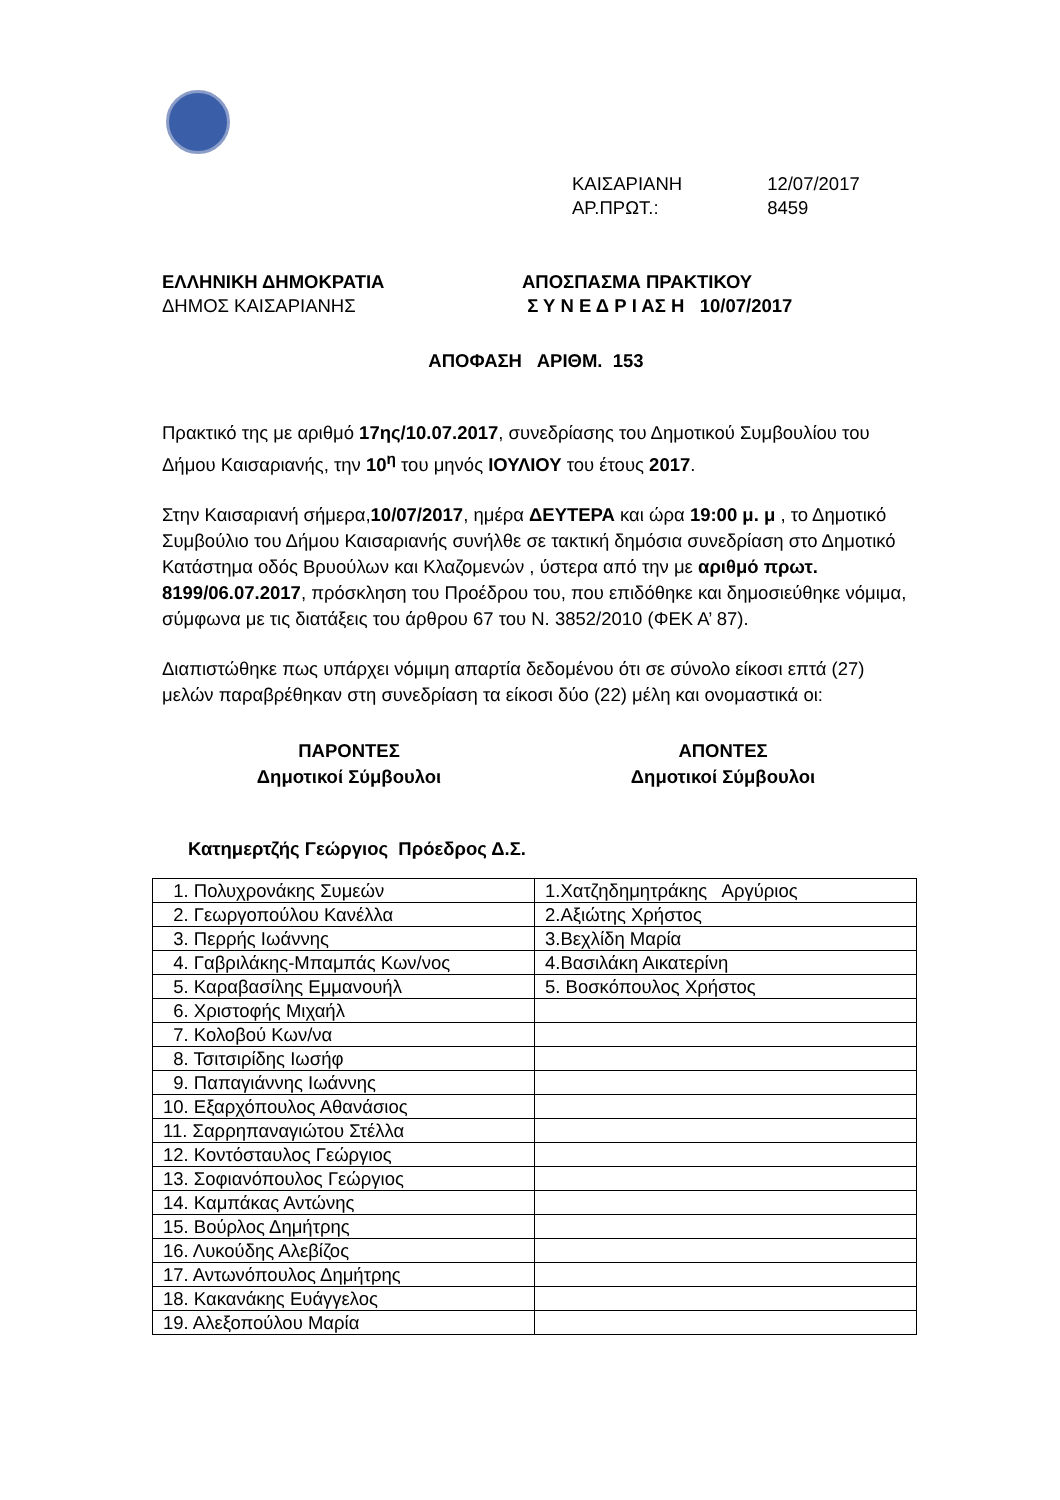ΚΑΙΣΑΡΙΑΝΗ 12/07/2017
ΑΡ.ΠΡΩΤ.: 8459
ΕΛΛΗΝΙΚΗ ΔΗΜΟΚΡΑΤΙΑ
ΔΗΜΟΣ ΚΑΙΣΑΡΙΑΝΗΣ
ΑΠΟΣΠΑΣΜΑ ΠΡΑΚΤΙΚΟΥ
Σ Υ Ν Ε Δ Ρ Ι ΑΣ Η 10/07/2017
ΑΠΟΦΑΣΗ ΑΡΙΘΜ. 153
Πρακτικό της με αριθμό 17ης/10.07.2017, συνεδρίασης του Δημοτικού Συμβουλίου του Δήμου Καισαριανής, την 10<sup>η</sup> του μηνός ΙΟΥΛΙΟΥ του έτους 2017.
Στην Καισαριανή σήμερα,10/07/2017, ημέρα ΔΕΥΤΕΡΑ και ώρα 19:00 μ. μ , το Δημοτικό Συμβούλιο του Δήμου Καισαριανής συνήλθε σε τακτική δημόσια συνεδρίαση στο Δημοτικό Κατάστημα οδός Βρυούλων και Κλαζομενών , ύστερα από την με αριθμό πρωτ. 8199/06.07.2017, πρόσκληση του Προέδρου του, που επιδόθηκε και δημοσιεύθηκε νόμιμα, σύμφωνα με τις διατάξεις του άρθρου 67 του Ν. 3852/2010 (ΦΕΚ Α’ 87).
Διαπιστώθηκε πως υπάρχει νόμιμη απαρτία δεδομένου ότι σε σύνολο είκοσι επτά (27) μελών παραβρέθηκαν στη συνεδρίαση τα είκοσι δύο (22) μέλη και ονομαστικά οι:
ΠΑΡΟΝΤΕΣ
Δημοτικοί Σύμβουλοι
ΑΠΟΝΤΕΣ
Δημοτικοί Σύμβουλοι
Κατημερτζής Γεώργιος Πρόεδρος Δ.Σ.
| 1. Πολυχρονάκης Συμεών | 1.Χατζηδημητράκης Αργύριος |
| 2. Γεωργοπούλου Κανέλλα | 2.Αξιώτης Χρήστος |
| 3. Περρής Ιωάννης | 3.Βεχλίδη Μαρία |
| 4. Γαβριλάκης-Μπαμπάς Κων/νος | 4.Βασιλάκη Αικατερίνη |
| 5. Καραβασίλης Εμμανουήλ | 5. Βοσκόπουλος Χρήστος |
| 6. Χριστοφής Μιχαήλ | |
| 7. Κολοβού Κων/να | |
| 8. Τσιτσιρίδης Ιωσήφ | |
| 9. Παπαγιάννης Ιωάννης | |
| 10. Εξαρχόπουλος Αθανάσιος | |
| 11. Σαρρηπαναγιώτου Στέλλα | |
| 12. Κοντόσταυλος Γεώργιος | |
| 13. Σοφιανόπουλος Γεώργιος | |
| 14. Καμπάκας Αντώνης | |
| 15. Βούρλος Δημήτρης | |
| 16. Λυκούδης Αλεβίζος | |
| 17. Αντωνόπουλος Δημήτρης | |
| 18. Κακανάκης Ευάγγελος | |
| 19. Αλεξοπούλου Μαρία | |